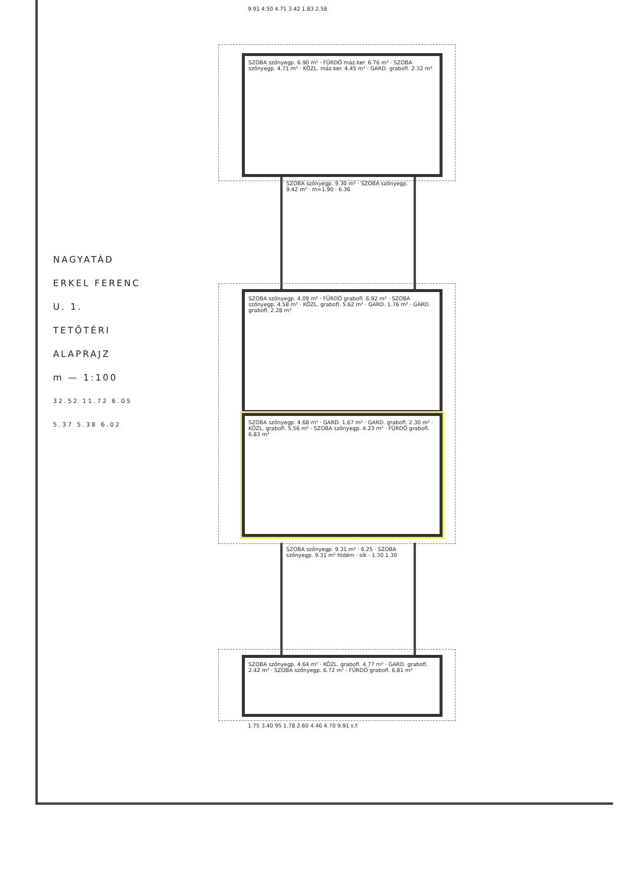NAGYATÁD
ERKEL FERENC U. 1.
TETŐTÉRI ALAPRAJZ
m — 1:100
32.52 11.72 6.05 5.37 5.38 6.02
SZOBA szőnyegp. 6.90 m² · FÜRDŐ máz.ker. 6.76 m² · SZOBA szőnyegp. 4.71 m² · KÖZL. máz.ker. 4.45 m² · GARD. grabofl. 2.32 m²
SZOBA szőnyegp. 9.30 m² · SZOBA szőnyegp. 9.42 m² · m=1.90 · 6.36
SZOBA szőnyegp. 4.09 m² · FÜRDŐ grabofl. 6.92 m² · SZOBA szőnyegp. 4.58 m² · KÖZL. grabofl. 5.62 m² · GARD. 1.76 m² · GARD. grabofl. 2.28 m²
SZOBA szőnyegp. 4.68 m² · GARD. 1.67 m² · GARD. grabofl. 2.30 m² · KÖZL. grabofl. 5.56 m² · SZOBA szőnyegp. 4.23 m² · FÜRDŐ grabofl. 6.83 m²
SZOBA szőnyegp. 9.31 m² · 6.25 · SZOBA szőnyegp. 9.31 m² födém · sík · 1.30 1.30
SZOBA szőnyegp. 4.64 m² · KÖZL. grabofl. 4.77 m² · GARD. grabofl. 2.42 m² · SZOBA szőnyegp. 6.72 m² · FÜRDŐ grabofl. 6.81 m²
9.91 4.50 4.71 3.42 1.83 2.58
1.75 3.40 95 1.78 2.60 4.46 4.70 9.91 s.f.